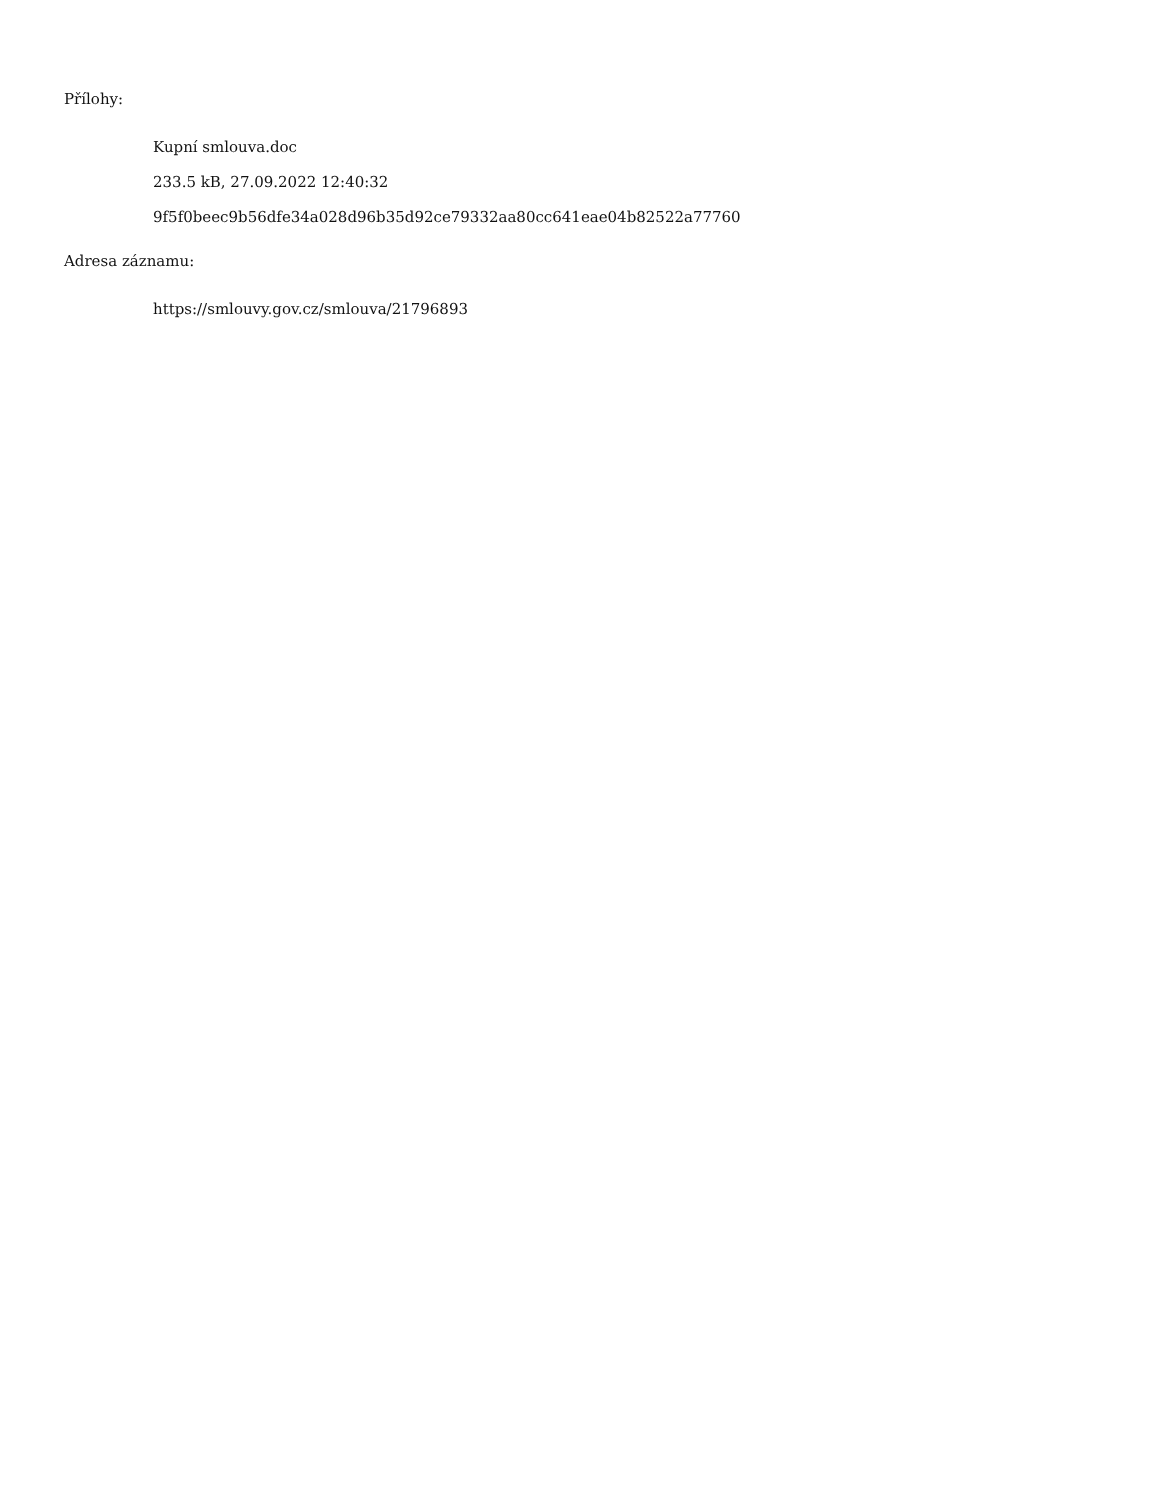Přílohy:
Kupní smlouva.doc
233.5 kB, 27.09.2022 12:40:32
9f5f0beec9b56dfe34a028d96b35d92ce79332aa80cc641eae04b82522a77760
Adresa záznamu:
https://smlouvy.gov.cz/smlouva/21796893